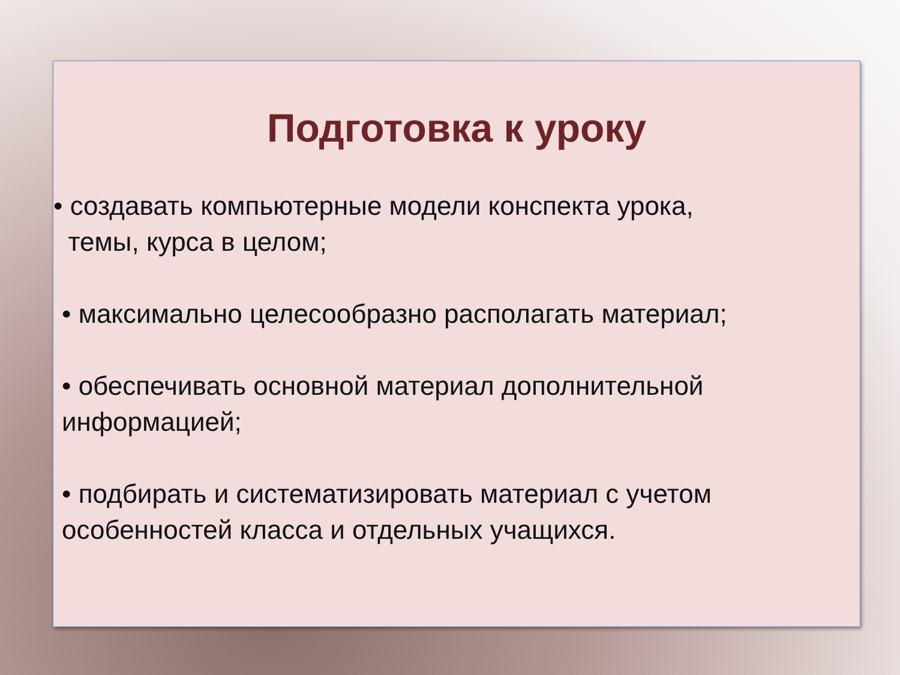Подготовка к уроку
• создавать компьютерные модели конспекта урока,
темы, курса в целом;
• максимально целесообразно располагать материал;
• обеспечивать основной материал дополнительной
информацией;
• подбирать и систематизировать материал с учетом
особенностей класса и отдельных учащихся.